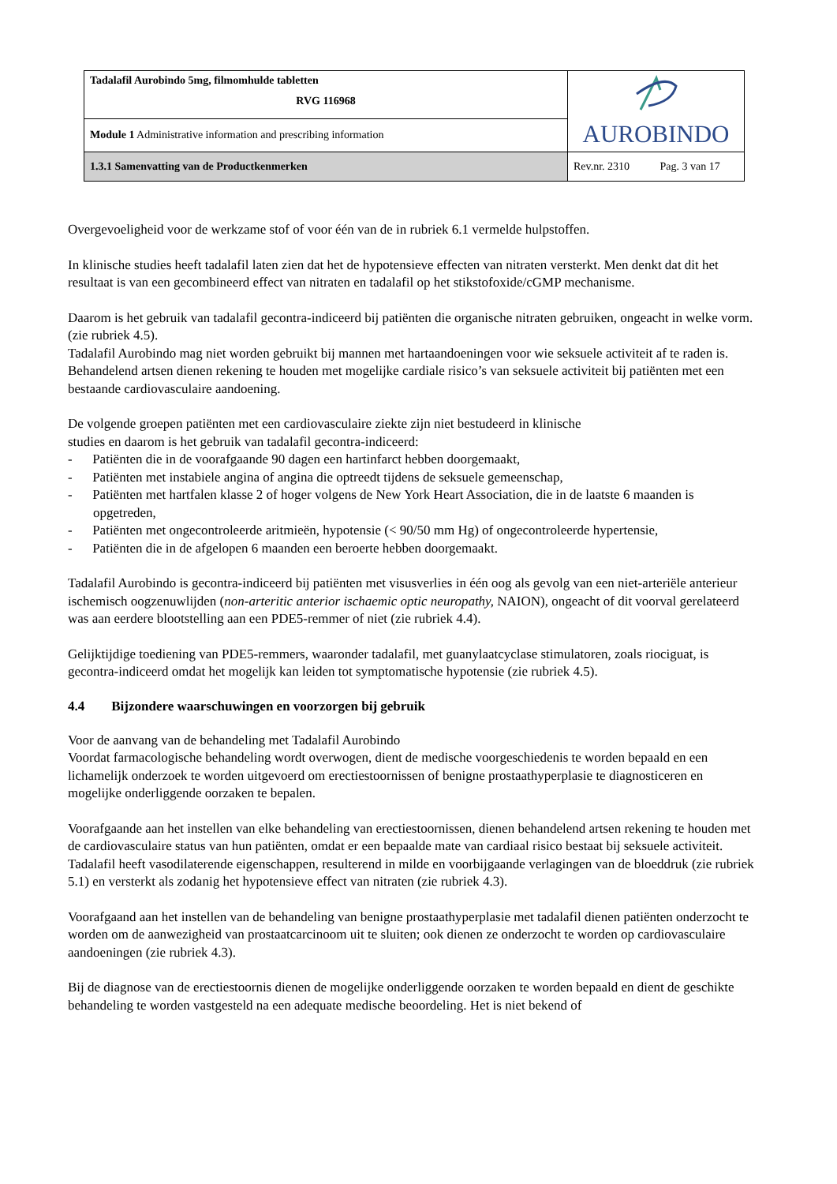| Tadalafil Aurobindo 5mg, filmomhulde tabletten RVG 116968 | AUROBINDO |
| Module 1 Administrative information and prescribing information | |
| 1.3.1 Samenvatting van de Productkenmerken | Rev.nr. 2310 Pag. 3 van 17 |
Overgevoeligheid voor de werkzame stof of voor één van de in rubriek 6.1 vermelde hulpstoffen.
In klinische studies heeft tadalafil laten zien dat het de hypotensieve effecten van nitraten versterkt. Men denkt dat dit het resultaat is van een gecombineerd effect van nitraten en tadalafil op het stikstofoxide/cGMP mechanisme.
Daarom is het gebruik van tadalafil gecontra-indiceerd bij patiënten die organische nitraten gebruiken, ongeacht in welke vorm. (zie rubriek 4.5).
Tadalafil Aurobindo mag niet worden gebruikt bij mannen met hartaandoeningen voor wie seksuele activiteit af te raden is.
Behandelend artsen dienen rekening te houden met mogelijke cardiale risico’s van seksuele activiteit bij patiënten met een bestaande cardiovasculaire aandoening.
De volgende groepen patiënten met een cardiovasculaire ziekte zijn niet bestudeerd in klinische
studies en daarom is het gebruik van tadalafil gecontra-indiceerd:
- Patiënten die in de voorafgaande 90 dagen een hartinfarct hebben doorgemaakt,
- Patiënten met instabiele angina of angina die optreedt tijdens de seksuele gemeenschap,
- Patiënten met hartfalen klasse 2 of hoger volgens de New York Heart Association, die in de laatste 6 maanden is opgetreden,
- Patiënten met ongecontroleerde aritmieën, hypotensie (< 90/50 mm Hg) of ongecontroleerde hypertensie,
- Patiënten die in de afgelopen 6 maanden een beroerte hebben doorgemaakt.
Tadalafil Aurobindo is gecontra-indiceerd bij patiënten met visusverlies in één oog als gevolg van een niet-arteriële anterieur ischemisch oogzenuwlijden (non-arteritic anterior ischaemic optic neuropathy, NAION), ongeacht of dit voorval gerelateerd was aan eerdere blootstelling aan een PDE5-remmer of niet (zie rubriek 4.4).
Gelijktijdige toediening van PDE5-remmers, waaronder tadalafil, met guanylaatcyclase stimulatoren, zoals riociguat, is gecontra-indiceerd omdat het mogelijk kan leiden tot symptomatische hypotensie (zie rubriek 4.5).
4.4 Bijzondere waarschuwingen en voorzorgen bij gebruik
Voor de aanvang van de behandeling met Tadalafil Aurobindo
Voordat farmacologische behandeling wordt overwogen, dient de medische voorgeschiedenis te worden bepaald en een lichamelijk onderzoek te worden uitgevoerd om erectiestoornissen of benigne prostaathyperplasie te diagnosticeren en mogelijke onderliggende oorzaken te bepalen.
Voorafgaande aan het instellen van elke behandeling van erectiestoornissen, dienen behandelend artsen rekening te houden met de cardiovasculaire status van hun patiënten, omdat er een bepaalde mate van cardiaal risico bestaat bij seksuele activiteit. Tadalafil heeft vasodilaterende eigenschappen, resulterend in milde en voorbijgaande verlagingen van de bloeddruk (zie rubriek 5.1) en versterkt als zodanig het hypotensieve effect van nitraten (zie rubriek 4.3).
Voorafgaand aan het instellen van de behandeling van benigne prostaathyperplasie met tadalafil dienen patiënten onderzocht te worden om de aanwezigheid van prostaatcarcinoom uit te sluiten; ook dienen ze onderzocht te worden op cardiovasculaire aandoeningen (zie rubriek 4.3).
Bij de diagnose van de erectiestoornis dienen de mogelijke onderliggende oorzaken te worden bepaald en dient de geschikte behandeling te worden vastgesteld na een adequate medische beoordeling. Het is niet bekend of